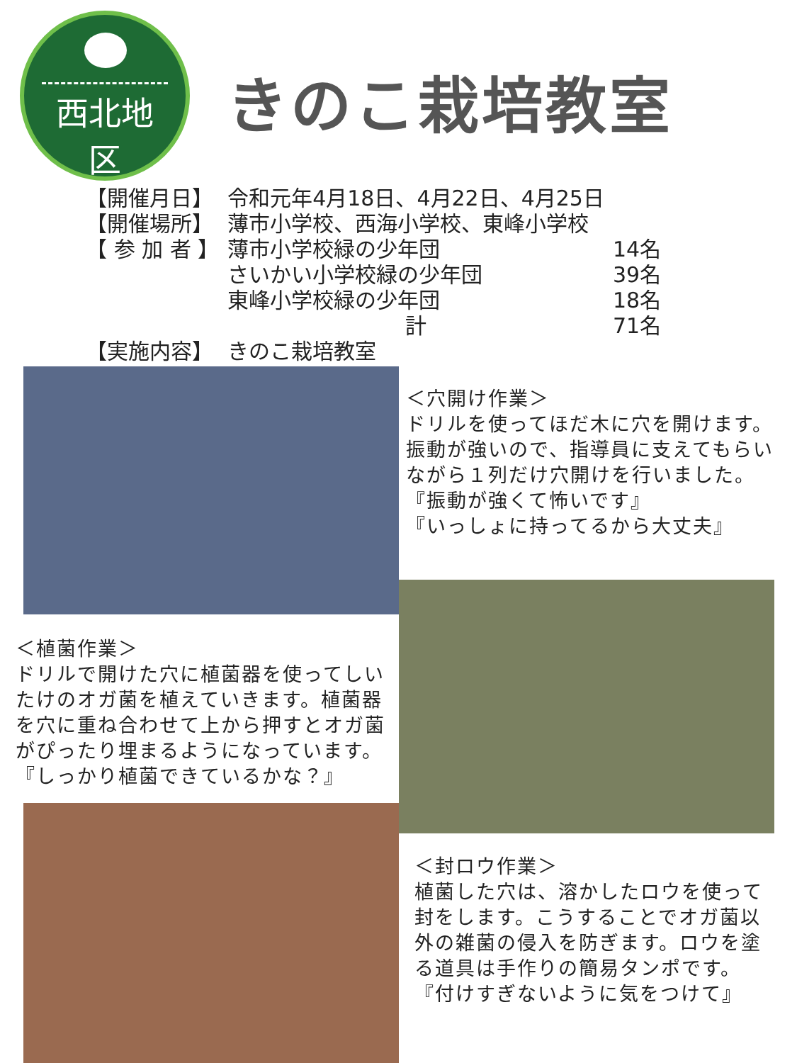西北地区
きのこ栽培教室
| 【開催月日】 | 令和元年4月18日、4月22日、4月25日 | |
| 【開催場所】 | 薄市小学校、西海小学校、東峰小学校 | |
| 【 参 加 者 】 | 薄市小学校緑の少年団 | 14名 |
| | さいかい小学校緑の少年団 | 39名 |
| | 東峰小学校緑の少年団 | 18名 |
| | 計 | 71名 |
| 【実施内容】 | きのこ栽培教室 | |
＜穴開け作業＞
ドリルを使ってほだ木に穴を開けます。
振動が強いので、指導員に支えてもらい
ながら１列だけ穴開けを行いました。
『振動が強くて怖いです』
『いっしょに持ってるから大丈夫』
＜植菌作業＞
ドリルで開けた穴に植菌器を使ってしい
たけのオガ菌を植えていきます。植菌器
を穴に重ね合わせて上から押すとオガ菌
がぴったり埋まるようになっています。
『しっかり植菌できているかな？』
＜封ロウ作業＞
植菌した穴は、溶かしたロウを使って
封をします。こうすることでオガ菌以
外の雑菌の侵入を防ぎます。ロウを塗
る道具は手作りの簡易タンポです。
『付けすぎないように気をつけて』